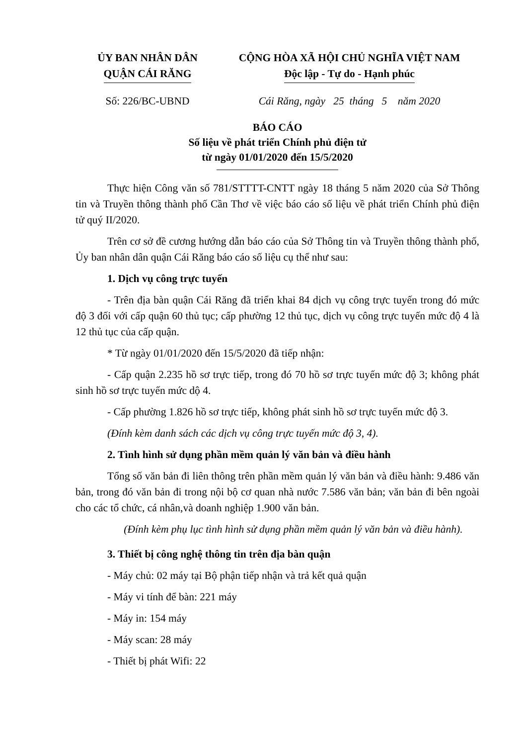ỦY BAN NHÂN DÂN
QUẬN CÁI RĂNG
CỘNG HÒA XÃ HỘI CHỦ NGHĨA VIỆT NAM
Độc lập - Tự do - Hạnh phúc
Số: 226/BC-UBND Cái Răng, ngày 25 tháng 5 năm 2020
BÁO CÁO
Số liệu về phát triển Chính phủ điện tử
từ ngày 01/01/2020 đến 15/5/2020
Thực hiện Công văn số 781/STTTT-CNTT ngày 18 tháng 5 năm 2020 của Sở Thông tin và Truyền thông thành phố Cần Thơ về việc báo cáo số liệu về phát triển Chính phủ điện tử quý II/2020.
Trên cơ sở đề cương hướng dẫn báo cáo của Sở Thông tin và Truyền thông thành phố, Ủy ban nhân dân quận Cái Răng báo cáo số liệu cụ thể như sau:
1. Dịch vụ công trực tuyến
- Trên địa bàn quận Cái Răng đã triển khai 84 dịch vụ công trực tuyến trong đó mức độ 3 đối với cấp quận 60 thủ tục; cấp phường 12 thủ tục, dịch vụ công trực tuyến mức độ 4 là 12 thủ tục của cấp quận.
* Từ ngày 01/01/2020 đến 15/5/2020 đã tiếp nhận:
- Cấp quận 2.235 hồ sơ trực tiếp, trong đó 70 hồ sơ trực tuyến mức độ 3; không phát sinh hồ sơ trực tuyến mức dộ 4.
- Cấp phường 1.826 hồ sơ trực tiếp, không phát sinh hồ sơ trực tuyến mức độ 3.
(Đính kèm danh sách các dịch vụ công trực tuyến mức độ 3, 4).
2. Tình hình sử dụng phần mềm quản lý văn bản và điều hành
Tổng số văn bản đi liên thông trên phần mềm quản lý văn bản và điều hành: 9.486 văn bản, trong đó văn bản đi trong nội bộ cơ quan nhà nước 7.586 văn bản; văn bản đi bên ngoài cho các tổ chức, cá nhân,và doanh nghiệp 1.900 văn bản.
(Đính kèm phụ lục tình hình sử dụng phần mềm quản lý văn bản và điều hành).
3. Thiết bị công nghệ thông tin trên địa bàn quận
- Máy chủ: 02 máy tại Bộ phận tiếp nhận và trả kết quả quận
- Máy vi tính để bàn: 221 máy
- Máy in: 154 máy
- Máy scan: 28 máy
- Thiết bị phát Wifi: 22